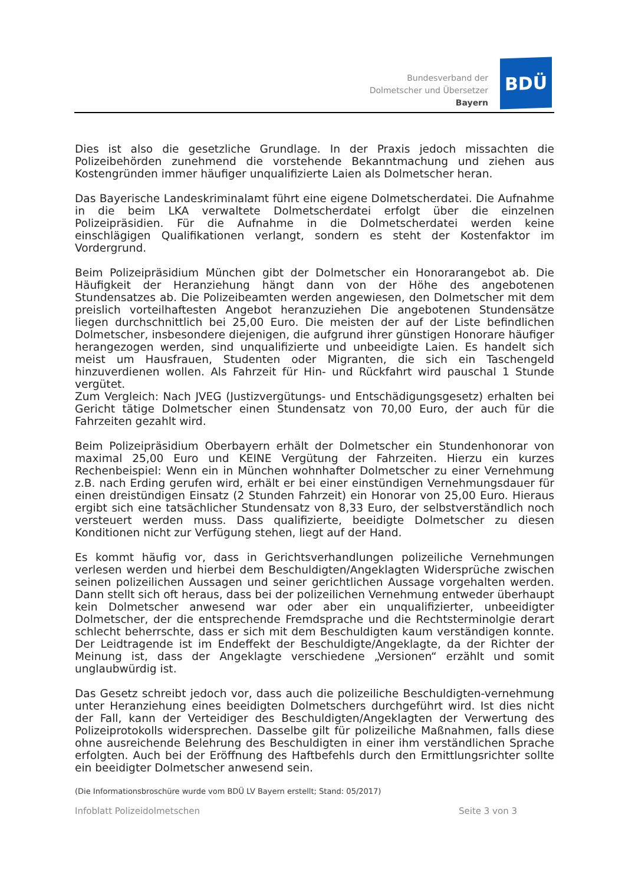Bundesverband der
Dolmetscher und Übersetzer
Bayern
BDÜ
Dies ist also die gesetzliche Grundlage. In der Praxis jedoch missachten die Polizeibehörden zunehmend die vorstehende Bekanntmachung und ziehen aus Kostengründen immer häufiger unqualifizierte Laien als Dolmetscher heran.
Das Bayerische Landeskriminalamt führt eine eigene Dolmetscherdatei. Die Aufnahme in die beim LKA verwaltete Dolmetscherdatei erfolgt über die einzelnen Polizeipräsidien. Für die Aufnahme in die Dolmetscherdatei werden keine einschlägigen Qualifikationen verlangt, sondern es steht der Kostenfaktor im Vordergrund.
Beim Polizeipräsidium München gibt der Dolmetscher ein Honorarangebot ab. Die Häufigkeit der Heranziehung hängt dann von der Höhe des angebotenen Stundensatzes ab. Die Polizeibeamten werden angewiesen, den Dolmetscher mit dem preislich vorteilhaftesten Angebot heranzuziehen Die angebotenen Stundensätze liegen durchschnittlich bei 25,00 Euro. Die meisten der auf der Liste befindlichen Dolmetscher, insbesondere diejenigen, die aufgrund ihrer günstigen Honorare häufiger herangezogen werden, sind unqualifizierte und unbeeidigte Laien. Es handelt sich meist um Hausfrauen, Studenten oder Migranten, die sich ein Taschengeld hinzuverdienen wollen. Als Fahrzeit für Hin- und Rückfahrt wird pauschal 1 Stunde vergütet.
Zum Vergleich: Nach JVEG (Justizvergütungs- und Entschädigungsgesetz) erhalten bei Gericht tätige Dolmetscher einen Stundensatz von 70,00 Euro, der auch für die Fahrzeiten gezahlt wird.
Beim Polizeipräsidium Oberbayern erhält der Dolmetscher ein Stundenhonorar von maximal 25,00 Euro und KEINE Vergütung der Fahrzeiten. Hierzu ein kurzes Rechenbeispiel: Wenn ein in München wohnhafter Dolmetscher zu einer Vernehmung z.B. nach Erding gerufen wird, erhält er bei einer einstündigen Vernehmungsdauer für einen dreistündigen Einsatz (2 Stunden Fahrzeit) ein Honorar von 25,00 Euro. Hieraus ergibt sich eine tatsächlicher Stundensatz von 8,33 Euro, der selbstverständlich noch versteuert werden muss. Dass qualifizierte, beeidigte Dolmetscher zu diesen Konditionen nicht zur Verfügung stehen, liegt auf der Hand.
Es kommt häufig vor, dass in Gerichtsverhandlungen polizeiliche Vernehmungen verlesen werden und hierbei dem Beschuldigten/Angeklagten Widersprüche zwischen seinen polizeilichen Aussagen und seiner gerichtlichen Aussage vorgehalten werden. Dann stellt sich oft heraus, dass bei der polizeilichen Vernehmung entweder überhaupt kein Dolmetscher anwesend war oder aber ein unqualifizierter, unbeeidigter Dolmetscher, der die entsprechende Fremdsprache und die Rechtsterminolgie derart schlecht beherrschte, dass er sich mit dem Beschuldigten kaum verständigen konnte. Der Leidtragende ist im Endeffekt der Beschuldigte/Angeklagte, da der Richter der Meinung ist, dass der Angeklagte verschiedene „Versionen“ erzählt und somit unglaubwürdig ist.
Das Gesetz schreibt jedoch vor, dass auch die polizeiliche Beschuldigten-vernehmung unter Heranziehung eines beeidigten Dolmetschers durchgeführt wird. Ist dies nicht der Fall, kann der Verteidiger des Beschuldigten/Angeklagten der Verwertung des Polizeiprotokolls widersprechen. Dasselbe gilt für polizeiliche Maßnahmen, falls diese ohne ausreichende Belehrung des Beschuldigten in einer ihm verständlichen Sprache erfolgten. Auch bei der Eröffnung des Haftbefehls durch den Ermittlungsrichter sollte ein beeidigter Dolmetscher anwesend sein.
(Die Informationsbroschüre wurde vom BDÜ LV Bayern erstellt; Stand: 05/2017)
Infoblatt Polizeidolmetschen Seite 3 von 3